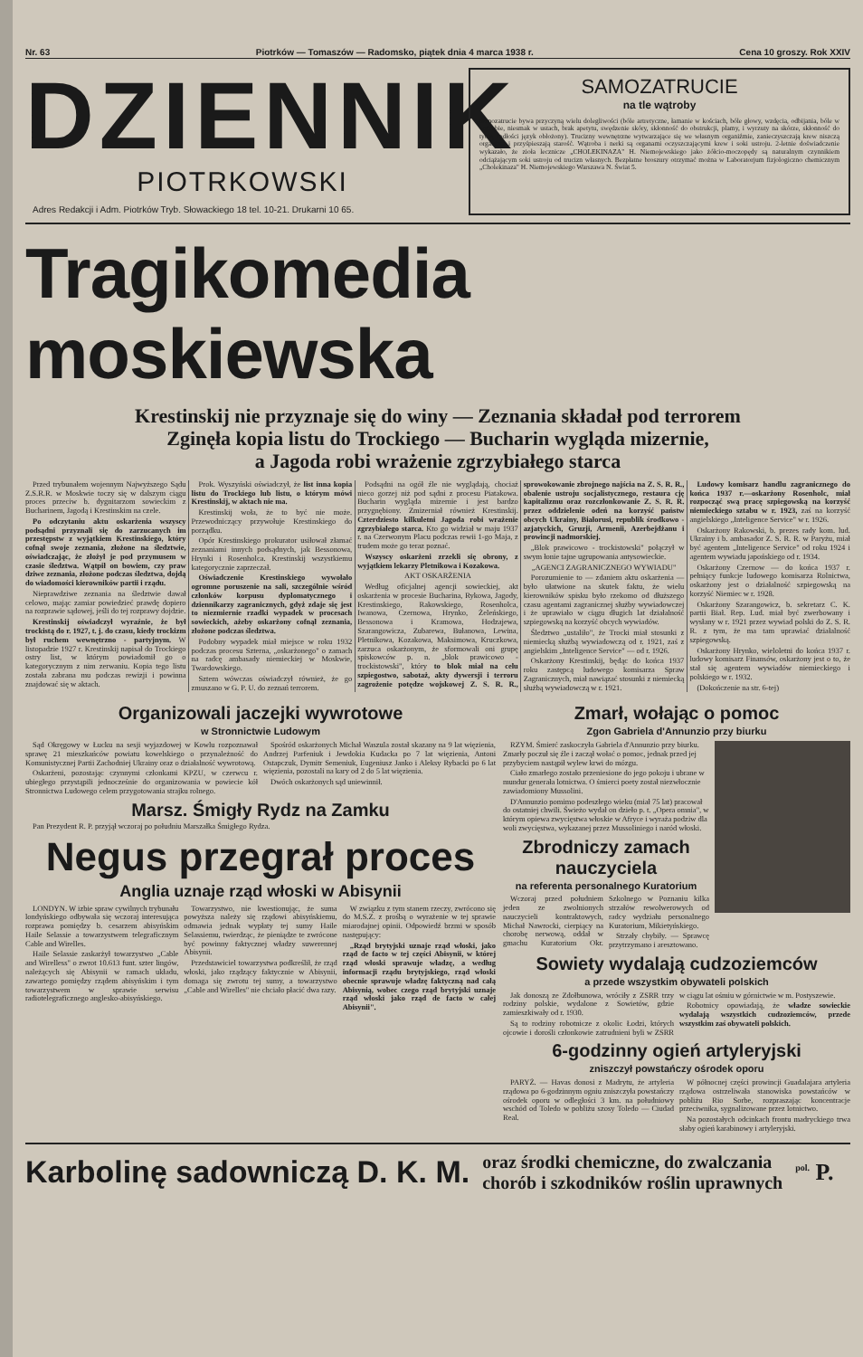Nr. 63 Piotrków — Tomaszów — Radomsko, piątek dnia 4 marca 1938 r. Cena 10 groszy. Rok XXIV
DZIENNIK
PIOTRKOWSKI
Adres Redakcji i Adm. Piotrków Tryb. Słowackiego 18 tel. 10-21. Drukarni 10 65.
SAMOZATRUCIE
na tle wątroby
Samozatrucie bywa przyczyną wielu dolegliwości (bóle artretyczne, łamanie w kościach, bóle głowy, wzdęcia, odbijania, bóle w wątrobie, niesmak w ustach, brak apetytu, swędzenie skóry, skłonność do obstrukcji, plamy, i wyrzuty na skórze, skłonność do tycia, mdłości język obłożony). Trucizny wewnętrzne wytwarzające się we własnym organiźmie, zanieczyszczają krew niszczą organizm i przyśpieszają starość. Wątroba i nerki są organami oczyszczającymi krew i soki ustroju. 2-letnie doświadczenie wykazało, że zioła lecznicze „CHOLEKINAZA" H. Niemojewskiego jako żółcio-moczopędy są naturalnym czynnikiem odciążającym soki ustroju od trucizn własnych. Bezpłatne broszury otrzymać można w Laboratorjum fizjologiczno chemicznym „Cholekinaza" H. Niemojewskiego Warszawa N. Świat 5.
Tragikomedia moskiewska
Krestinskij nie przyznaje się do winy — Zeznania składał pod terrorem
Zginęła kopia listu do Trockiego — Bucharin wygląda mizernie,
a Jagoda robi wrażenie zgrzybiałego starca
Przed trybunałem wojennym Najwyższego Sądu Z.S.R.R. w Moskwie toczy się w dalszym ciągu proces przeciw b. dygnitarzom sowieckim z Bucharinem, Jagodą i Krestinskim na czele.
Po odczytaniu aktu oskarżenia wszyscy podsądni przyznali się do zarzucanych im przestępstw z wyjątkiem Krestinskiego, który cofnął swoje zeznania, złożone na śledztwie, oświadczając, że złożył je pod przymusem w czasie śledztwa. Wątpił on bowiem, czy praw dziwe zeznania, złożone podczas śledztwa, dojdą do wiadomości kierowników partii i rządu.
Nieprawdziwe zeznania na śledztwie dawał celowo, mając zamiar powiedzieć prawdę dopiero na rozprawie sądowej, jeśli do tej rozprawy dojdzie.
Krestinskij oświadczył wyraźnie, że był trockistą do r. 1927, t. j. do czasu, kiedy trockizm był ruchem wewnętrzno - partyjnym. W listopadzie 1927 r. Krestinskij napisał do Trockiego ostry list, w którym powiadomił go o kategorycznym z nim zerwaniu. Kopia tego listu została zabrana mu podczas rewizji i powinna znajdować się w aktach.
Prok. Wyszyński oświadczył, że list inna kopia listu do Trockiego lub listu, o którym mówi Krestinskij, w aktach nie ma.
Krestinskij woła, że to być nie może. Przewodniczący przywołuje Krestinskiego do porządku.
Opór Krestinskiego prokurator usiłował złamać zeznaniami innych podsądnych, jak Bessonowa, Hrynki i Rosenholca. Krestinskij wszystkiemu kategorycznie zaprzeczał.
Oświadczenie Krestinskiego wywołało ogromne poruszenie na sali, szczególnie wśród członków korpusu dyplomatycznego i dziennikarzy zagranicznych, gdyż zdaje się jest to niezmiernie rzadki wypadek w procesach sowieckich, ażeby oskarżony cofnął zeznania, złożone podczas śledztwa.
Podobny wypadek miał miejsce w roku 1932 podczas procesu Szterna, „oskarżonego" o zamach na radcę ambasady niemieckiej w Moskwie, Twardowskiego.
Sztern wówczas oświadczył również, że go zmuszano w G. P. U. do zeznań terrorem.
Podsądni na ogół źle nie wyglądają, chociaż nieco gorzej niż pod sądni z procesu Piatakowa. Bucharin wygląda mizernie i jest bardzo przygnębiony. Zmizerniał również Krestinskij. Czterdziesto kilkuletni Jagoda robi wrażenie zgrzybiałego starca. Kto go widział w maju 1937 r. na Czerwonym Placu podczas rewii 1-go Maja, z trudem może go teraz poznać.
Wszyscy oskarżeni zrzekli się obrony, z wyjątkiem lekarzy Pletnikowa i Kozakowa.
AKT OSKARŻENIA
Według oficjalnej agencji sowieckiej, akt oskarżenia w procesie Bucharina, Rykowa, Jagody, Krestinskiego, Rakowskiego, Rosenholca, Iwanowa, Czernowa, Hrynko, Żeleńskiego, Bessonowa i Kramowa, Hodzajewa, Szarangowicza, Zubarewa, Bułanowa, Lewina, Pletnikowa, Kozakowa, Maksimowa, Kruczkowa, zarzuca oskarżonym, że sformowali oni grupę spiskowców p. n. „blok prawicowo - trockistowski", który to blok miał na celu szpiegostwo, sabotaż, akty dywersji i terroru zagrożenie potędze wojskowej Z. S. R. R., sprowokowanie zbrojnego najścia na Z. S. R. R., obalenie ustroju socjalistycznego, restaura cję kapitalizmu oraz rozczłonkowanie Z. S. R. R. przez oddzielenie odeń na korzyść państw obcych Ukrainy, Białorusi, republik środkowo - azjatyckich, Gruzji, Armenii, Azerbejdżanu i prowincji nadmorskiej.
„Blok prawicowo - trockistowski" połączył w swym łonie tajne ugrupowania antysowieckie.
„AGENCI ZAGRANICZNEGO WYWIADU"
Porozumienie to — zdaniem aktu oskarżenia — było ułatwione na skutek faktu, że wielu kierowników spisku było rzekomo od dłuższego czasu agentami zagranicznej służby wywiadowczej i że uprawiało w ciągu długich lat działalność szpiegowską na korzyść obcych wywiadów.
Śledztwo „ustaliło", że Trocki miał stosunki z niemiecką służbą wywiadowczą od r. 1921, zaś z angielskim „Inteligence Service" — od r. 1926.
Oskarżony Krestinskij, będąc do końca 1937 roku zastępcą ludowego komisarza Spraw Zagranicznych, miał nawiązać stosunki z niemiecką służbą wywiadowczą w r. 1921.
Ludowy komisarz handlu zagranicznego do końca 1937 r.—oskarżony Rosenholc, miał rozpocząć swą pracę szpiegowską na korzyść niemieckiego sztabu w r. 1923, zaś na korzyść angielskiego „Inteligence Service" w r. 1926.
Oskarżony Rakowski, b. prezes rady kom. lud. Ukrainy i b. ambasador Z. S. R. R. w Paryżu, miał być agentem „Inteligence Service" od roku 1924 i agentem wywiadu japońskiego od r. 1934.
Oskarżony Czernow — do końca 1937 r. pełniący funkcje ludowego komisarza Rolnictwa, oskarżony jest o działalność szpiegowską na korzyść Niemiec w r. 1928.
Oskarżony Szarangowicz, b. sekretarz C. K. partii Biał. Rep. Lud. miał być zwerbowany i wysłany w r. 1921 przez wywiad polski do Z. S. R. R. z tym, że ma tam uprawiać działalność szpiegowską.
Oskarżony Hrynko, wieloletni do końca 1937 r. ludowy komisarz Finansów, oskarżony jest o to, że stał się agentem wywiadów niemieckiego i polskiego w r. 1932.
(Dokończenie na str. 6-tej)
Organizowali jaczejki wywrotowe
w Stronnictwie Ludowym
Sąd Okręgowy w Łucku na sesji wyjazdowej w Kowlu rozpoznawał sprawę 21 mieszkańców powiatu kowelskiego o przynależność do Komunistycznej Partii Zachodniej Ukrainy oraz o działalność wywrotową.
Oskarżeni, pozostając czynnymi członkami KPZU, w czerwcu r. ubiegłego przystąpili jednocześnie do organizowania w powiecie kół Stronnictwa Ludowego celem przygotowania strajku rolnego.
Spośród oskarżonych Michał Waszula został skazany na 9 lat więzienia, Andrzej Parfeniuk i Jewdokia Kudacka po 7 lat więzienia, Antoni Ostapczuk, Dymitr Semeniuk, Eugeniusz Janko i Aleksy Rybacki po 6 lat więzienia, pozostali na kary od 2 do 5 lat więzienia.
Dwóch oskarżonych sąd uniewinnił.
Marsz. Śmigły Rydz na Zamku
Pan Prezydent R. P. przyjął wczoraj po południu Marszałka Śmigłego Rydza.
Negus przegrał proces
Anglia uznaje rząd włoski w Abisynii
LONDYN. W izbie spraw cywilnych trybunału londyńskiego odbywała się wczoraj interesująca rozprawa pomiędzy b. cesarzem abisyńskim Haile Selassie a towarzystwem telegraficznym Cable and Wirelles.
Haile Selassie zaskarżył towarzystwo „Cable and Wirelless" o zwrot 10.613 funt. szter lingów, należących się Abisynii w ramach układu, zawartego pomiędzy rządem abisyńskim i tym towarzystwem w sprawie serwisu radiotelegraficznego anglesko-abisyńskiego.
Towarzystwo, nie kwestionując, że suma powyższa należy się rządowi abisyńskiemu, odmawia jednak wypłaty tej sumy Haile Selassiemu, twierdząc, że pieniądze te zwrócone być powinny faktycznej władzy suwerennej Abisynii.
Przedstawiciel towarzystwa podkreślił, że rząd włoski, jako rządzący faktycznie w Abisynii, domaga się zwrotu tej sumy, a towarzystwo „Cable and Wirelles" nie chciało płacić dwa razy.
W związku z tym stanem rzeczy, zwrócono się do M.S.Z. z prośbą o wyrażenie w tej sprawie miarodajnej opinii. Odpowiedź brzmi w sposób następujący:
„Rząd brytyjski uznaje rząd włoski, jako rząd de facto w tej części Abisynii, w której rząd włoski sprawuje władzę, a według informacji rządu brytyjskiego, rząd włoski obecnie sprawuje władzę faktyczną nad całą Abisynią, wobec czego rząd brytyjski uznaje rząd włoski jako rząd de facto w całej Abisynii".
Zmarł, wołając o pomoc
Zgon Gabriela d'Annunzio przy biurku
RZYM. Śmierć zaskoczyła Gabriela d'Annunzio przy biurku. Zmarły poczuł się źle i zaczął wołać o pomoc, jednak przed jej przybyciem nastąpił wylew krwi do mózgu.
Ciało zmarłego zostało przeniesione do jego pokoju i ubrane w mundur generała lotnictwa. O śmierci poety został niezwłocznie zawiadomiony Mussolini.
D'Annunzio pomimo podeszłego wieku (miał 75 lat) pracował do ostatniej chwili. Świeżo wydał on dzieło p. t. „Opera omnia", w którym opiewa zwycięstwa włoskie w Afryce i wyraża podziw dla woli zwycięstwa, wykazanej przez Mussoliniego i naród włoski.
Zbrodniczy zamach nauczyciela
na referenta personalnego Kuratorium
Wczoraj przed południem jeden ze zwolnionych nauczycieli kontraktowych, Michał Nawrocki, cierpiący na chorobę nerwową, oddał w gmachu Kuratorium Okr. Szkolnego w Poznaniu kilka strzałów rewolwerowych od radcy wydziału personalnego Kuratorium, Mikietyńskiego.
Strzały chybiły. — Sprawcę przytrzymano i aresztowano.
Sowiety wydalają cudzoziemców
a przede wszystkim obywateli polskich
Jak donoszą ze Zdołbunowa, wróciły z ZSRR trzy rodziny polskie, wydalone z Sowietów, gdzie zamieszkiwały od r. 1930.
Są to rodziny robotnicze z okolic Łodzi, których ojcowie i dorośli członkowie zatrudnieni byli w ZSRR w ciągu lat ośmiu w górnictwie w m. Postyszewie.
Robotnicy opowiadają, że władze sowieckie wydalają wszystkich cudzoziemców, przede wszystkim zaś obywateli polskich.
6-godzinny ogień artyleryjski
zniszczył powstańczy ośrodek oporu
PARYŻ. — Havas donosi z Madrytu, że artyleria rządowa po 6-godzinnym ogniu zniszczyła powstańczy ośrodek oporu w odległości 3 km. na południowy wschód od Toledo w pobliżu szosy Toledo — Ciudad Real.
W północnej części prowincji Guadalajara artyleria rządowa ostrzeliwała stanowiska powstańców w pobliżu Rio Sorbe, rozpraszając koncentracje przeciwnika, sygnalizowane przez lotnictwo.
Na pozostałych odcinkach frontu madryckiego trwa słaby ogień karabinowy i artyleryjski.
Karbolinę sadowniczą D. K. M. oraz środki chemiczne, do zwalczania
chorób i szkodników roślin uprawnych <sup>pol.</sup> P.